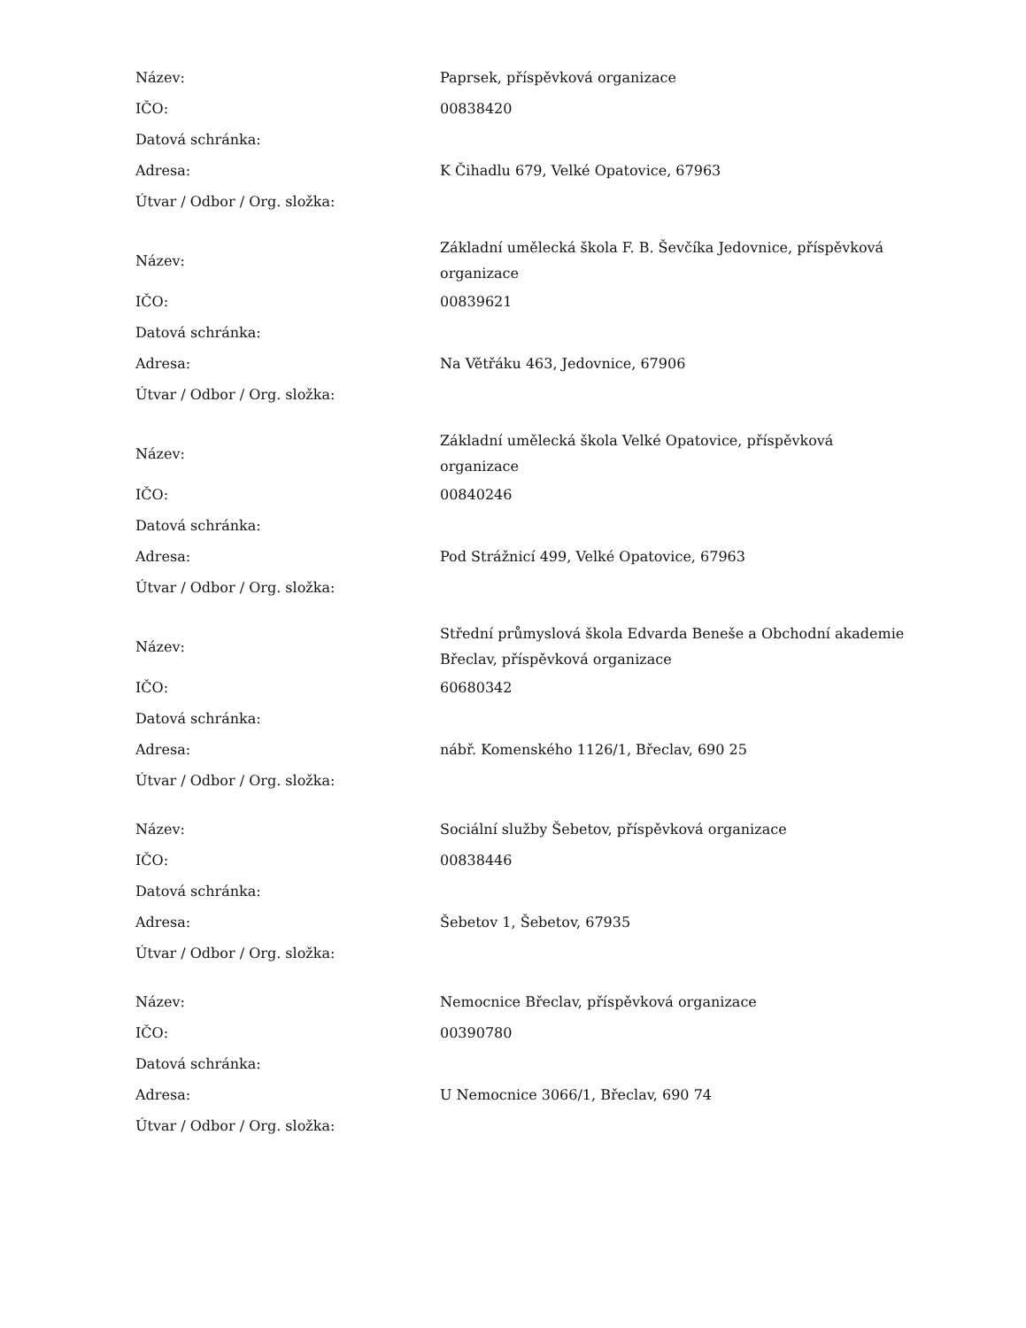| Název: | Paprsek, příspěvková organizace |
| IČO: | 00838420 |
| Datová schránka: | |
| Adresa: | K Čihadlu 679, Velké Opatovice, 67963 |
| Útvar / Odbor / Org. složka: | |
| Název: | Základní umělecká škola F. B. Ševčíka Jedovnice, příspěvková organizace |
| IČO: | 00839621 |
| Datová schránka: | |
| Adresa: | Na Větřáku 463, Jedovnice, 67906 |
| Útvar / Odbor / Org. složka: | |
| Název: | Základní umělecká škola Velké Opatovice, příspěvková organizace |
| IČO: | 00840246 |
| Datová schránka: | |
| Adresa: | Pod Strážnicí 499, Velké Opatovice, 67963 |
| Útvar / Odbor / Org. složka: | |
| Název: | Střední průmyslová škola Edvarda Beneše a Obchodní akademie Břeclav, příspěvková organizace |
| IČO: | 60680342 |
| Datová schránka: | |
| Adresa: | nábř. Komenského 1126/1, Břeclav, 690 25 |
| Útvar / Odbor / Org. složka: | |
| Název: | Sociální služby Šebetov, příspěvková organizace |
| IČO: | 00838446 |
| Datová schránka: | |
| Adresa: | Šebetov 1, Šebetov, 67935 |
| Útvar / Odbor / Org. složka: | |
| Název: | Nemocnice Břeclav, příspěvková organizace |
| IČO: | 00390780 |
| Datová schránka: | |
| Adresa: | U Nemocnice 3066/1, Břeclav, 690 74 |
| Útvar / Odbor / Org. složka: | |